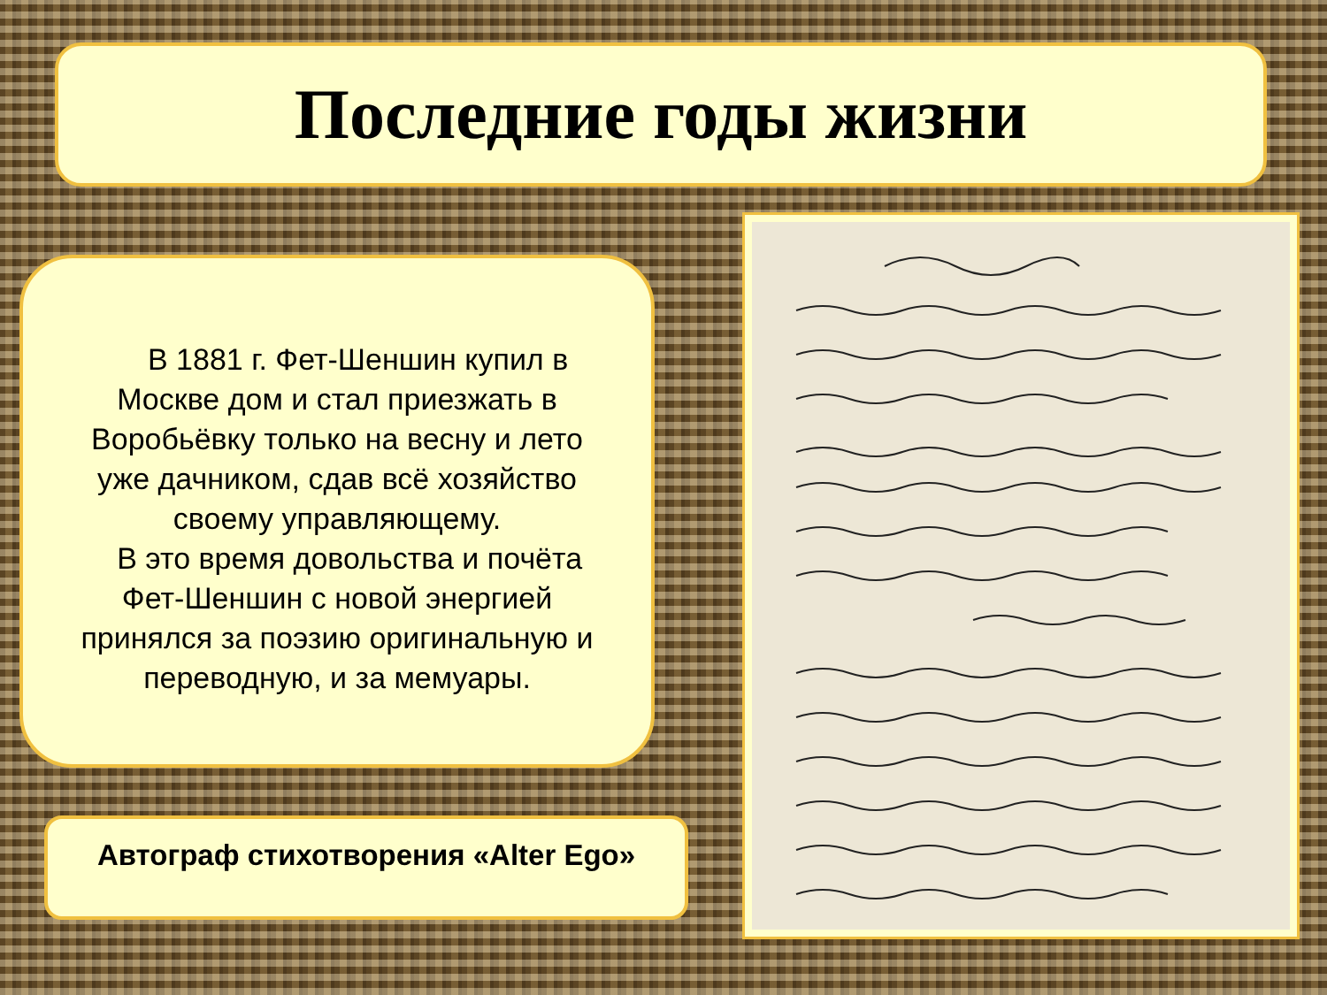Последние годы жизни
В 1881 г. Фет-Шеншин купил в Москве дом и стал приезжать в Воробьёвку только на весну и лето уже дачником, сдав всё хозяйство своему управляющему.
В это время довольства и почёта Фет-Шеншин с новой энергией принялся за поэзию оригинальную и переводную, и за мемуары.
Автограф стихотворения «Alter Ego»